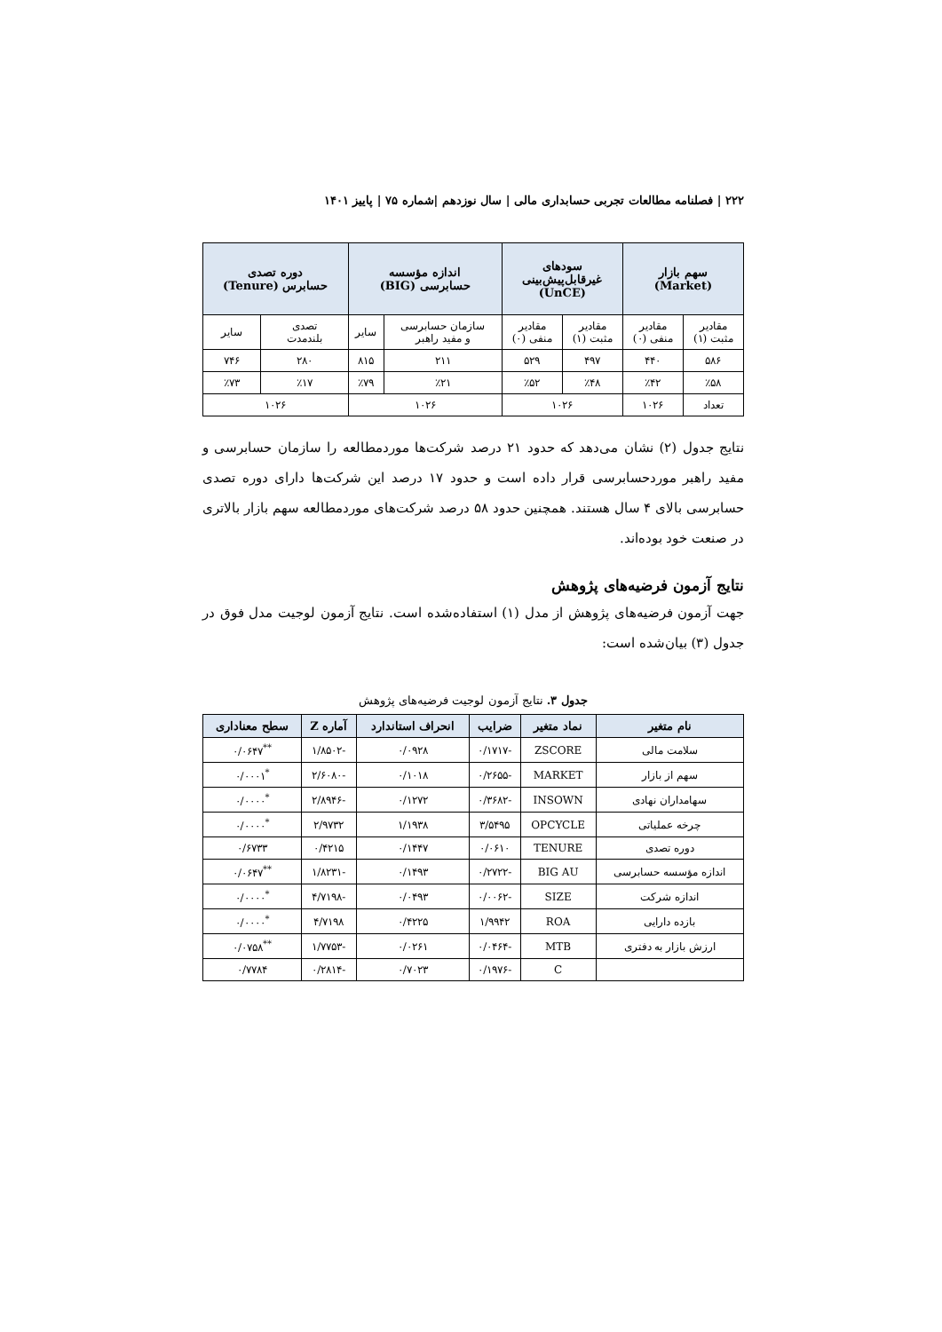۲۲۲ | فصلنامه مطالعات تجربی حسابداری مالی | سال نوزدهم |شماره ۷۵ | پاییز ۱۴۰۱
| سهم بازار (Market) | | سودهای غیرقابل‌پیش‌بینی (UnCE) | | اندازه مؤسسه حسابرسی (BIG) | | دوره تصدی حسابرس (Tenure) | |
| --- | --- | --- | --- | --- | --- | --- | --- |
| مقادیر مثبت (۱) | مقادیر منفی (۰) | مقادیر مثبت (۱) | مقادیر منفی (۰) | سازمان حسابرسی و مفید راهبر | سایر | تصدی بلندمدت | سایر |
| ۵۸۶ | ۴۴۰ | ۴۹۷ | ۵۲۹ | ۲۱۱ | ۸۱۵ | ۲۸۰ | ۷۴۶ |
| ٪۵۸ | ٪۴۲ | ٪۴۸ | ٪۵۲ | ٪۲۱ | ٪۷۹ | ٪۱۷ | ٪۷۳ |
| تعداد | ۱۰۲۶ | ۱۰۲۶ | | ۱۰۲۶ | | ۱۰۲۶ | |
نتایج جدول (۲) نشان می‌دهد که حدود ۲۱ درصد شرکت‌ها موردمطالعه را سازمان حسابرسی و مفید راهبر موردحسابرسی قرار داده است و حدود ۱۷ درصد این شرکت‌ها دارای دوره تصدی حسابرسی بالای ۴ سال هستند. همچنین حدود ۵۸ درصد شرکت‌های موردمطالعه سهم بازار بالاتری در صنعت خود بوده‌اند.
نتایج آزمون فرضیه‌های پژوهش
جهت آزمون فرضیه‌های پژوهش از مدل (۱) استفاده‌شده است. نتایج آزمون لوجیت مدل فوق در جدول (۳) بیان‌شده است:
جدول ۳. نتایج آزمون لوجیت فرضیه‌های پژوهش
| نام متغیر | نماد متغیر | ضرایب | انحراف استاندارد | آماره Z | سطح معناداری |
| --- | --- | --- | --- | --- | --- |
| سلامت مالی | ZSCORE | -۰/۱۷۱۷ | ۰/۰۹۲۸ | -۱/۸۵۰۲ | <sup>**</sup> ۰/۰۶۴۷ |
| سهم از بازار | MARKET | -۰/۲۶۵۵ | ۰/۱۰۱۸ | -۲/۶۰۸۰ | <sup>*</sup> ۰/۰۰۰۱ |
| سهامداران نهادی | INSOWN | -۰/۳۶۸۲ | ۰/۱۲۷۲ | -۲/۸۹۴۶ | <sup>*</sup> ۰/۰۰۰۰ |
| چرخه عملیاتی | OPCYCLE | ۳/۵۴۹۵ | ۱/۱۹۳۸ | ۲/۹۷۳۲ | <sup>*</sup> ۰/۰۰۰۰ |
| دوره تصدی | TENURE | ۰/۰۶۱۰ | ۰/۱۴۴۷ | ۰/۴۲۱۵ | ۰/۶۷۳۳ |
| اندازه مؤسسه حسابرسی | BIG AU | -۰/۲۷۲۲ | ۰/۱۴۹۳ | -۱/۸۲۳۱ | <sup>**</sup> ۰/۰۶۴۷ |
| اندازه شرکت | SIZE | -۰/۰۰۶۲ | ۰/۰۴۹۳ | -۴/۷۱۹۸ | <sup>*</sup> ۰/۰۰۰۰ |
| بازده دارایی | ROA | ۱/۹۹۴۲ | ۰/۴۲۲۵ | ۴/۷۱۹۸ | <sup>*</sup> ۰/۰۰۰۰ |
| ارزش بازار به دفتری | MTB | -۰/۰۴۶۴ | ۰/۰۲۶۱ | -۱/۷۷۵۳ | <sup>**</sup> ۰/۰۷۵۸ |
| | C | -۰/۱۹۷۶ | ۰/۷۰۲۳ | -۰/۲۸۱۴ | ۰/۷۷۸۴ |